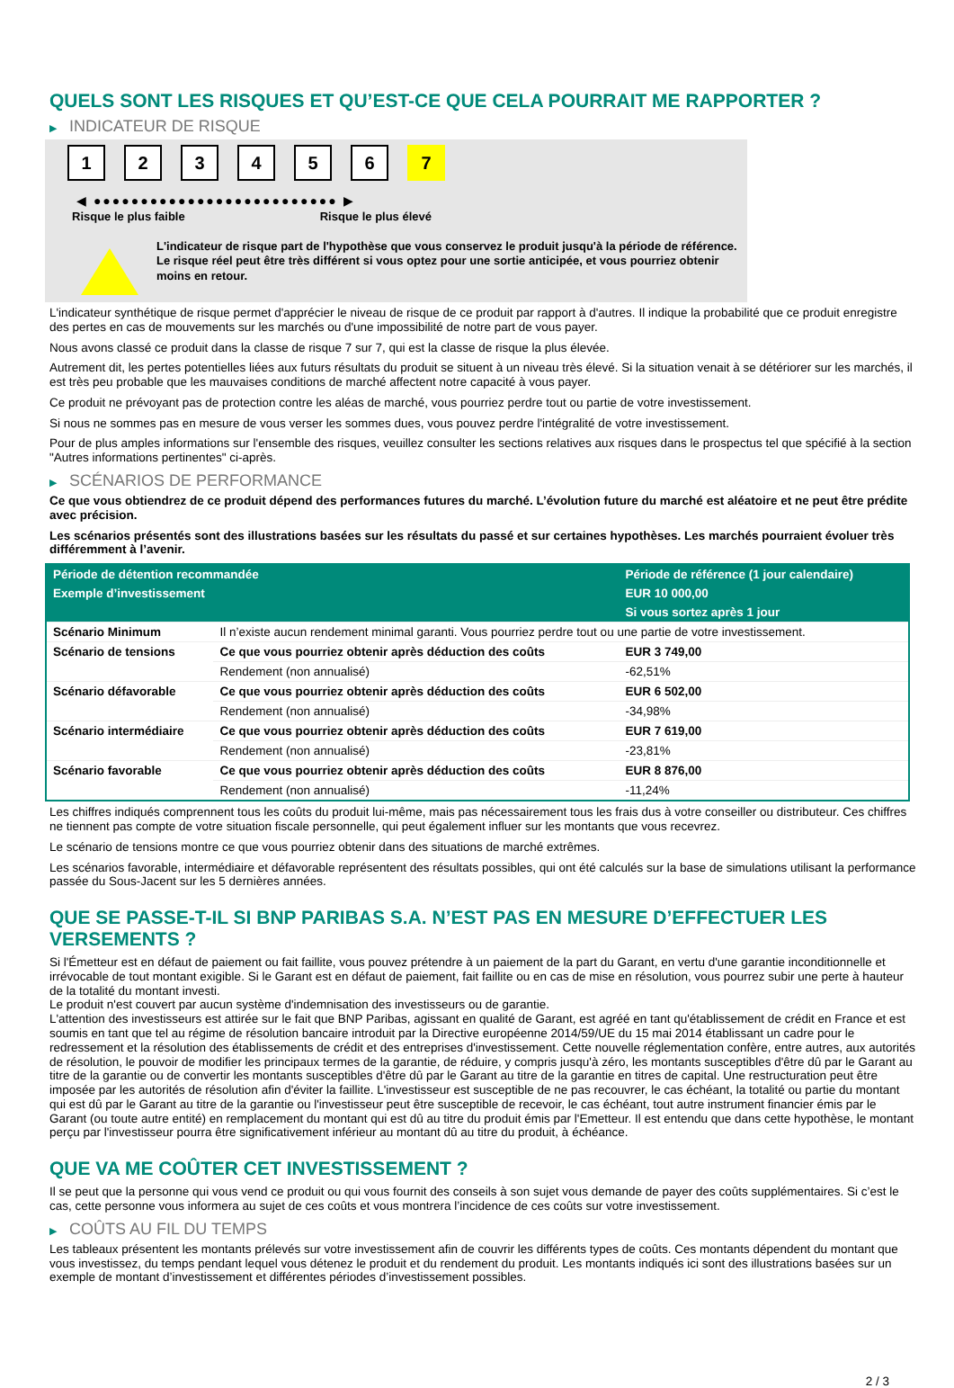QUELS SONT LES RISQUES ET QU’EST-CE QUE CELA POURRAIT ME RAPPORTER ?
▶ INDICATEUR DE RISQUE
1 2 3 4 5 6 7
◀ ●●●●●●●●●●●●●●●●●●●●●●●●●● ▶
Risque le plus faible Risque le plus élevé
L'indicateur de risque part de l'hypothèse que vous conservez le produit jusqu'à la période de référence.
Le risque réel peut être très différent si vous optez pour une sortie anticipée, et vous pourriez obtenir moins en retour.
L'indicateur synthétique de risque permet d'apprécier le niveau de risque de ce produit par rapport à d'autres. Il indique la probabilité que ce produit enregistre des pertes en cas de mouvements sur les marchés ou d'une impossibilité de notre part de vous payer.
Nous avons classé ce produit dans la classe de risque 7 sur 7, qui est la classe de risque la plus élevée.
Autrement dit, les pertes potentielles liées aux futurs résultats du produit se situent à un niveau très élevé. Si la situation venait à se détériorer sur les marchés, il est très peu probable que les mauvaises conditions de marché affectent notre capacité à vous payer.
Ce produit ne prévoyant pas de protection contre les aléas de marché, vous pourriez perdre tout ou partie de votre investissement.
Si nous ne sommes pas en mesure de vous verser les sommes dues, vous pouvez perdre l'intégralité de votre investissement.
Pour de plus amples informations sur l'ensemble des risques, veuillez consulter les sections relatives aux risques dans le prospectus tel que spécifié à la section "Autres informations pertinentes" ci-après.
▶ SCÉNARIOS DE PERFORMANCE
Ce que vous obtiendrez de ce produit dépend des performances futures du marché. L’évolution future du marché est aléatoire et ne peut être prédite avec précision.
Les scénarios présentés sont des illustrations basées sur les résultats du passé et sur certaines hypothèses. Les marchés pourraient évoluer très différemment à l’avenir.
| Période de détention recommandée | | Période de référence (1 jour calendaire) |
| --- | --- | --- |
| Exemple d’investissement | | EUR 10 000,00 |
| | | Si vous sortez après 1 jour |
| Scénario Minimum | Il n’existe aucun rendement minimal garanti. Vous pourriez perdre tout ou une partie de votre investissement. | |
| Scénario de tensions | Ce que vous pourriez obtenir après déduction des coûts | EUR 3 749,00 |
| | Rendement (non annualisé) | -62,51% |
| Scénario défavorable | Ce que vous pourriez obtenir après déduction des coûts | EUR 6 502,00 |
| | Rendement (non annualisé) | -34,98% |
| Scénario intermédiaire | Ce que vous pourriez obtenir après déduction des coûts | EUR 7 619,00 |
| | Rendement (non annualisé) | -23,81% |
| Scénario favorable | Ce que vous pourriez obtenir après déduction des coûts | EUR 8 876,00 |
| | Rendement (non annualisé) | -11,24% |
Les chiffres indiqués comprennent tous les coûts du produit lui-même, mais pas nécessairement tous les frais dus à votre conseiller ou distributeur. Ces chiffres ne tiennent pas compte de votre situation fiscale personnelle, qui peut également influer sur les montants que vous recevrez.
Le scénario de tensions montre ce que vous pourriez obtenir dans des situations de marché extrêmes.
Les scénarios favorable, intermédiaire et défavorable représentent des résultats possibles, qui ont été calculés sur la base de simulations utilisant la performance passée du Sous-Jacent sur les 5 dernières années.
QUE SE PASSE-T-IL SI BNP PARIBAS S.A. N’EST PAS EN MESURE D’EFFECTUER LES VERSEMENTS ?
Si l'Émetteur est en défaut de paiement ou fait faillite, vous pouvez prétendre à un paiement de la part du Garant, en vertu d'une garantie inconditionnelle et irrévocable de tout montant exigible. Si le Garant est en défaut de paiement, fait faillite ou en cas de mise en résolution, vous pourrez subir une perte à hauteur de la totalité du montant investi.
Le produit n'est couvert par aucun système d'indemnisation des investisseurs ou de garantie.
L'attention des investisseurs est attirée sur le fait que BNP Paribas, agissant en qualité de Garant, est agréé en tant qu'établissement de crédit en France et est soumis en tant que tel au régime de résolution bancaire introduit par la Directive européenne 2014/59/UE du 15 mai 2014 établissant un cadre pour le redressement et la résolution des établissements de crédit et des entreprises d'investissement. Cette nouvelle réglementation confère, entre autres, aux autorités de résolution, le pouvoir de modifier les principaux termes de la garantie, de réduire, y compris jusqu'à zéro, les montants susceptibles d'être dû par le Garant au titre de la garantie ou de convertir les montants susceptibles d'être dû par le Garant au titre de la garantie en titres de capital. Une restructuration peut être imposée par les autorités de résolution afin d'éviter la faillite. L'investisseur est susceptible de ne pas recouvrer, le cas échéant, la totalité ou partie du montant qui est dû par le Garant au titre de la garantie ou l'investisseur peut être susceptible de recevoir, le cas échéant, tout autre instrument financier émis par le Garant (ou toute autre entité) en remplacement du montant qui est dû au titre du produit émis par l'Emetteur. Il est entendu que dans cette hypothèse, le montant perçu par l'investisseur pourra être significativement inférieur au montant dû au titre du produit, à échéance.
QUE VA ME COÛTER CET INVESTISSEMENT ?
Il se peut que la personne qui vous vend ce produit ou qui vous fournit des conseils à son sujet vous demande de payer des coûts supplémentaires. Si c’est le cas, cette personne vous informera au sujet de ces coûts et vous montrera l’incidence de ces coûts sur votre investissement.
▶ COÛTS AU FIL DU TEMPS
Les tableaux présentent les montants prélevés sur votre investissement afin de couvrir les différents types de coûts. Ces montants dépendent du montant que vous investissez, du temps pendant lequel vous détenez le produit et du rendement du produit. Les montants indiqués ici sont des illustrations basées sur un exemple de montant d’investissement et différentes périodes d’investissement possibles.
2 / 3